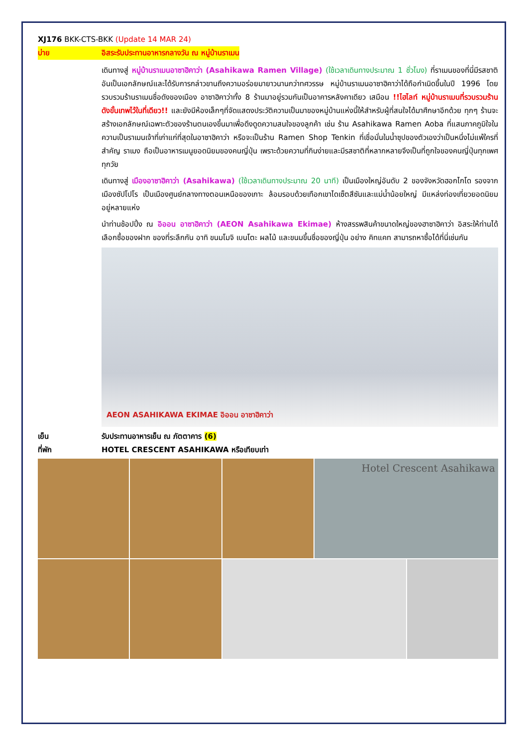XJ176 BKK-CTS-BKK (Update 14 MAR 24)
บ่าย อิสระรับประทานอาหารกลางวัน ณ หมู่บ้านราเมน
เดินทางสู่ หมู่บ้านราเมนอาซาฮิคาว่า (Asahikawa Ramen Village) (ใช้เวลาเดินทางประมาณ 1 ชั่วโมง) ที่ราเมนของที่นี่มีรสชาติอันเป็นเอกลักษณ์และได้รับการกล่าวขานถึงความอร่อยมายาวนานกว่าทศวรรษ หมู่บ้านราเมนอาซาฮิคาว่าได้ถือกำเนิดขึ้นในปี 1996 โดยรวบรวมร้านราเมนชื่อดังของเมือง อาซาฮิคาว่าทั้ง 8 ร้านมาอยู่รวมกันเป็นอาคารหลังคาเดียว เสมือน !!ไฮไลท์ หมู่บ้านราเมนที่รวบรวมร้านดังขั้นเทพไว้ในที่เดียว!! และยังมีห้องเล็กๆที่จัดแสดงประวัติความเป็นมาของหมู่บ้านแห่งนี้ให้สำหรับผู้ที่สนใจได้มาศึกษาอีกด้วย ทุกๆ ร้านจะสร้างเอกลักษณ์เฉพาะตัวของร้านตนเองขึ้นมาเพื่อดึงดูดความสนใจของลูกค้า เช่น ร้าน Asahikawa Ramen Aoba ที่แสนภาคภูมิใจในความเป็นราเมนเจ้าที่เก่าแก่ที่สุดในอาซาฮิคาว่า หรือจะเป็นร้าน Ramen Shop Tenkin ที่เชื่อมั่นในน้ำซุปของตัวเองว่าเป็นหนึ่งไม่แพ้ใครที่สำคัญ ราเมง ถือเป็นอาหารเมนูยอดนิยมของคนญี่ปุ่น เพราะด้วยความที่กินง่ายและมีรสชาติที่หลากหลายจึงเป็นที่ถูกใจของคนญี่ปุ่นทุกเพศทุกวัย
เดินทางสู่ เมืองอาซาฮิคาว่า (Asahikawa) (ใช้เวลาเดินทางประมาณ 20 นาที) เป็นเมืองใหญ่อันดับ 2 ของจังหวัดฮอกไกโด รองจากเมืองซัปโปโร เป็นเมืองศูนย์กลางทางตอนเหนือของเกาะ ล้อมรอบด้วยเทือกเขาไดเซ็ตสึซันและแม่น้ำน้อยใหญ่ มีแหล่งท่องเที่ยวยอดนิยมอยู่หลายแห่ง
นำท่านช้อปปิ้ง ณ อิออน อาซาฮิคาว่า (AEON Asahikawa Ekimae) ห้างสรรพสินค้าขนาดใหญ่ของฮาซาฮิคาว่า อิสระให้ท่านได้เลือกซื้อของฝาก ของที่ระลึกกัน อาทิ ขนมโมจิ เบนโตะ ผลไม้ และขนมขึ้นชื่อของญี่ปุ่น อย่าง คิทแคท สามารถหาซื้อได้ที่นี่เช่นกัน
AEON ASAHIKAWA EKIMAE อิออน อาซาฮิคาว่า
เย็น รับประทานอาหารเย็น ณ ภัตตาคาร (6)
ที่พัก HOTEL CRESCENT ASAHIKAWA หรือเทียบเท่า
Hotel Crescent Asahikawa